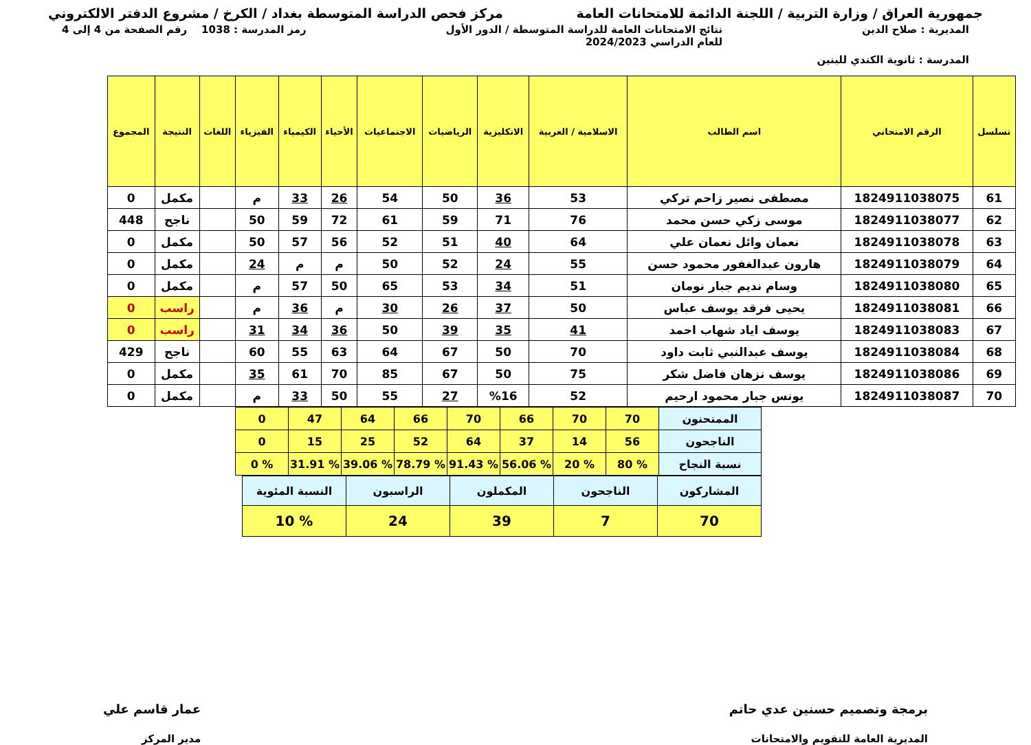جمهورية العراق / وزارة التربية / اللجنة الدائمة للامتحانات العامة
مركز فحص الدراسة المتوسطة بغداد / الكرخ / مشروع الدفتر الالكتروني
المديرية : صلاح الدين نتائج الامتحانات العامة للدراسة المتوسطة / الدور الأول
للعام الدراسي 2024/2023
رمز المدرسة : 1038 رقم الصفحة من 4 إلى 4
المدرسة : ثانوية الكندي للبنين
| تسلسل | الرقم الامتحاني | اسم الطالب | الاسلامية / العربية | الانكليزية | الرياضيات | الاجتماعيات | الأحياء | الكيمياء | الفيزياء | اللغات | النتيجة | المجموع |
| --- | --- | --- | --- | --- | --- | --- | --- | --- | --- | --- | --- | --- |
| 61 | 1824911038075 | مصطفى نصير زاحم تركي | 53 | 36 | 50 | 54 | 26 | 33 | م | | مكمل | 0 |
| 62 | 1824911038077 | موسى زكي حسن محمد | 76 | 71 | 59 | 61 | 72 | 59 | 50 | | ناجح | 448 |
| 63 | 1824911038078 | نعمان وائل نعمان علي | 64 | 40 | 51 | 52 | 56 | 57 | 50 | | مكمل | 0 |
| 64 | 1824911038079 | هارون عبدالغفور محمود حسن | 55 | 24 | 52 | 50 | م | م | 24 | | مكمل | 0 |
| 65 | 1824911038080 | وسام نديم جبار نومان | 51 | 34 | 53 | 65 | 50 | 57 | م | | مكمل | 0 |
| 66 | 1824911038081 | يحيى فرقد يوسف عباس | 50 | 37 | 26 | 30 | م | 36 | م | | راسب | 0 |
| 67 | 1824911038083 | يوسف اياد شهاب احمد | 41 | 35 | 39 | 50 | 36 | 34 | 31 | | راسب | 0 |
| 68 | 1824911038084 | يوسف عبدالنبي ثابت داود | 70 | 50 | 67 | 64 | 63 | 55 | 60 | | ناجح | 429 |
| 69 | 1824911038086 | يوسف نزهان فاضل شكر | 75 | 50 | 67 | 85 | 70 | 61 | 35 | | مكمل | 0 |
| 70 | 1824911038087 | يونس جبار محمود ارحيم | 52 | %16 | 27 | 55 | 50 | 33 | م | | مكمل | 0 |
| الممتحنون | 70 | 70 | 66 | 70 | 66 | 64 | 47 | 0 |
| الناجحون | 56 | 14 | 37 | 64 | 52 | 25 | 15 | 0 |
| نسبة النجاح | % 80 | % 20 | % 56.06 | % 91.43 | % 78.79 | % 39.06 | % 31.91 | % 0 |
| المشاركون | الناجحون | المكملون | الراسبون | النسبة المئوية |
| 70 | 7 | 39 | 24 | % 10 |
برمجة وتصميم حسنين عدي حاتم
المديرية العامة للتقويم والامتحانات
عمار قاسم علي
مدير المركز